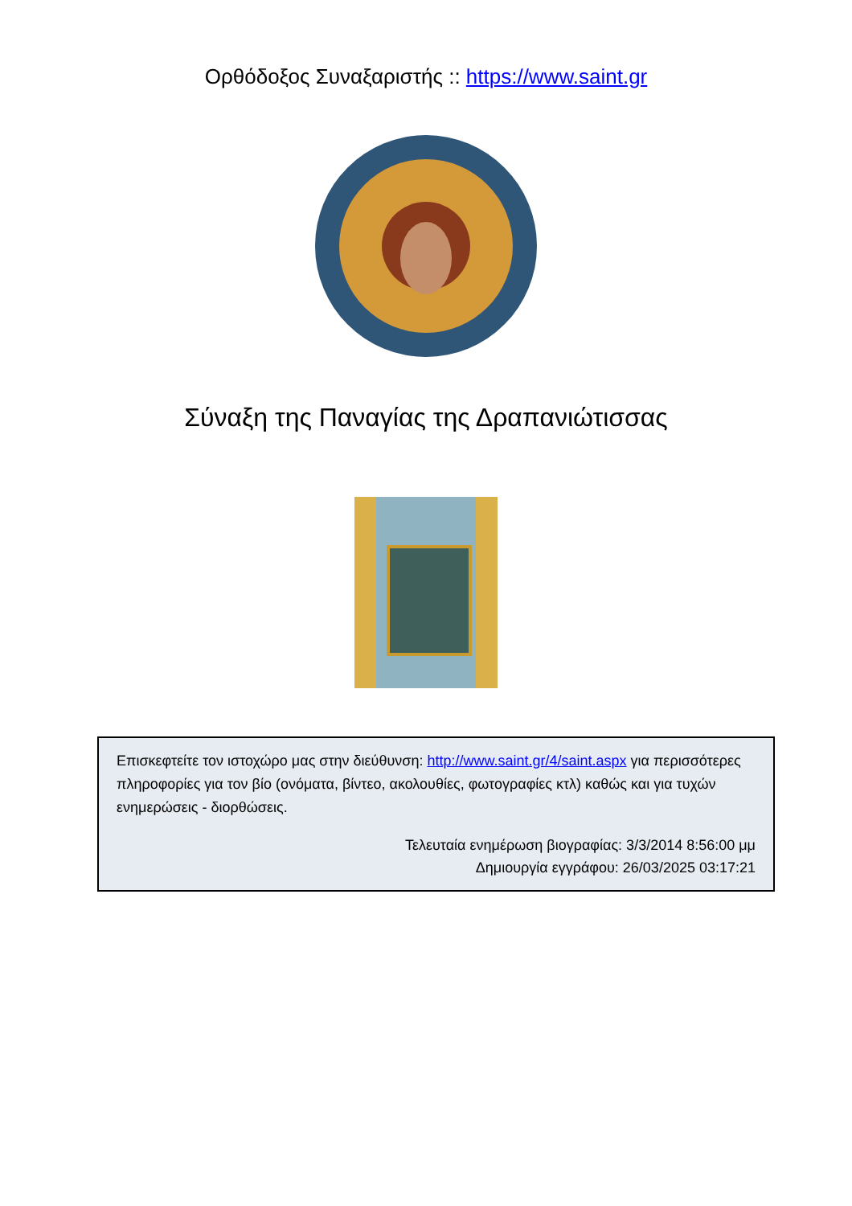Ορθόδοξος Συναξαριστής :: https://www.saint.gr
Σύναξη της Παναγίας της Δραπανιώτισσας
Επισκεφτείτε τον ιστοχώρο μας στην διεύθυνση: http://www.saint.gr/4/saint.aspx για περισσότερες πληροφορίες για τον βίο (ονόματα, βίντεο, ακολουθίες, φωτογραφίες κτλ) καθώς και για τυχών ενημερώσεις - διορθώσεις.
Τελευταία ενημέρωση βιογραφίας: 3/3/2014 8:56:00 μμ
Δημιουργία εγγράφου: 26/03/2025 03:17:21